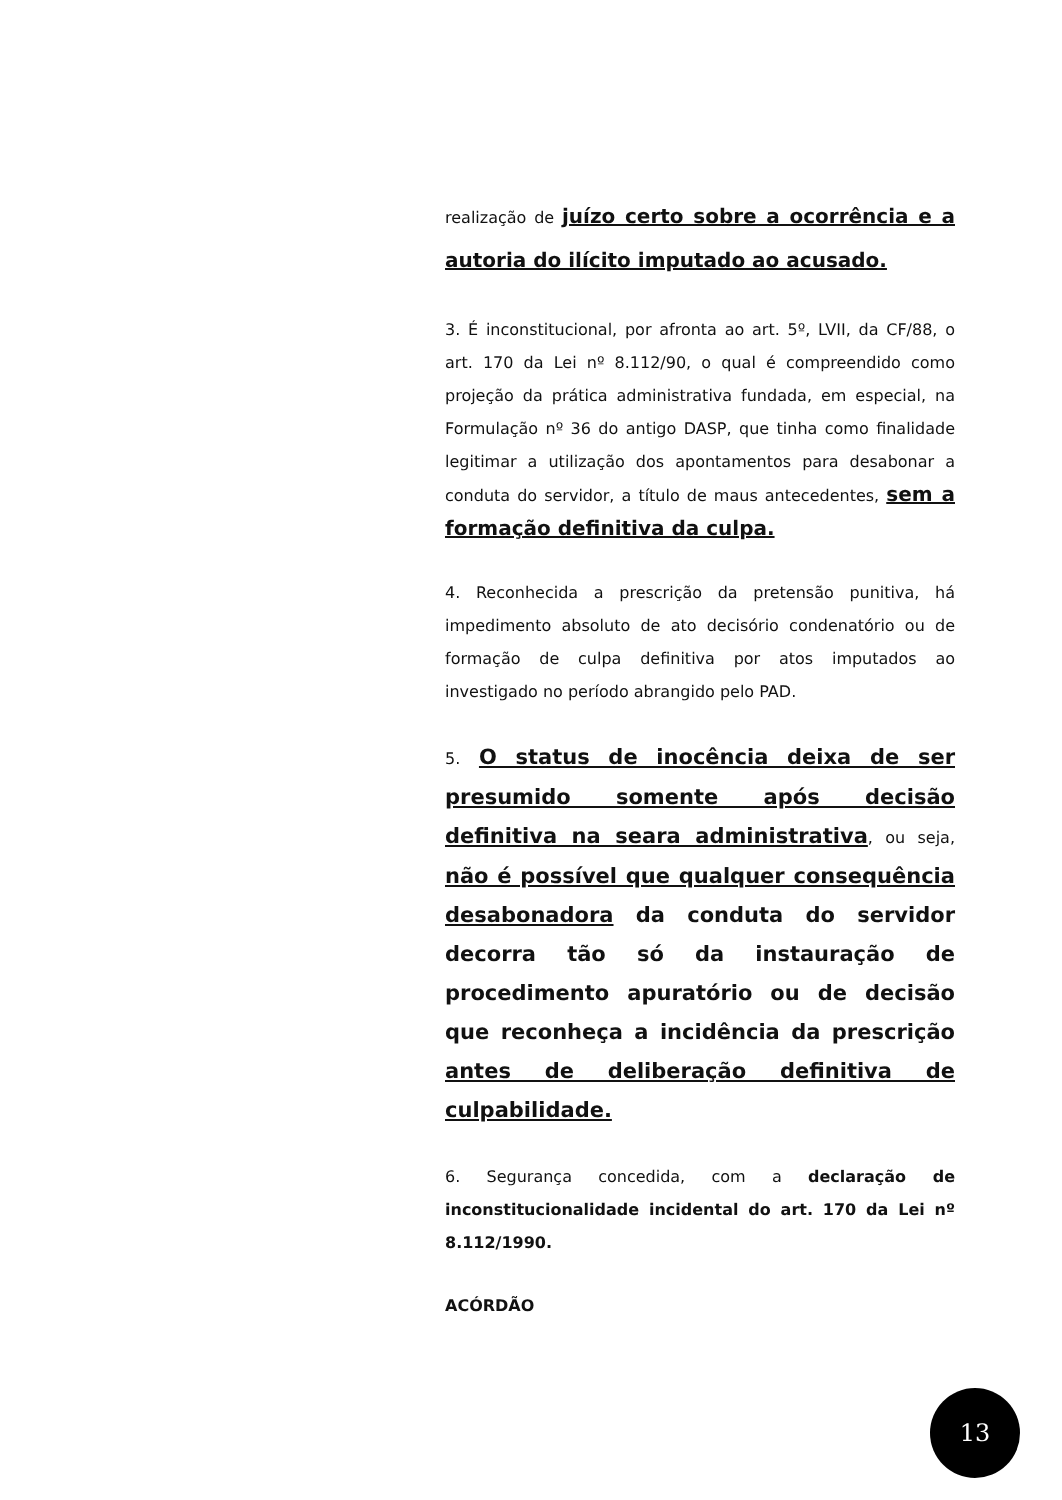realização de juízo certo sobre a ocorrência e a autoria do ilícito imputado ao acusado.
3. É inconstitucional, por afronta ao art. 5º, LVII, da CF/88, o art. 170 da Lei nº 8.112/90, o qual é compreendido como projeção da prática administrativa fundada, em especial, na Formulação nº 36 do antigo DASP, que tinha como finalidade legitimar a utilização dos apontamentos para desabonar a conduta do servidor, a título de maus antecedentes, sem a formação definitiva da culpa.
4. Reconhecida a prescrição da pretensão punitiva, há impedimento absoluto de ato decisório condenatório ou de formação de culpa definitiva por atos imputados ao investigado no período abrangido pelo PAD.
5. O status de inocência deixa de ser presumido somente após decisão definitiva na seara administrativa, ou seja, não é possível que qualquer consequência desabonadora da conduta do servidor decorra tão só da instauração de procedimento apuratório ou de decisão que reconheça a incidência da prescrição antes de deliberação definitiva de culpabilidade.
6. Segurança concedida, com a declaração de inconstitucionalidade incidental do art. 170 da Lei nº 8.112/1990.
ACÓRDÃO
13